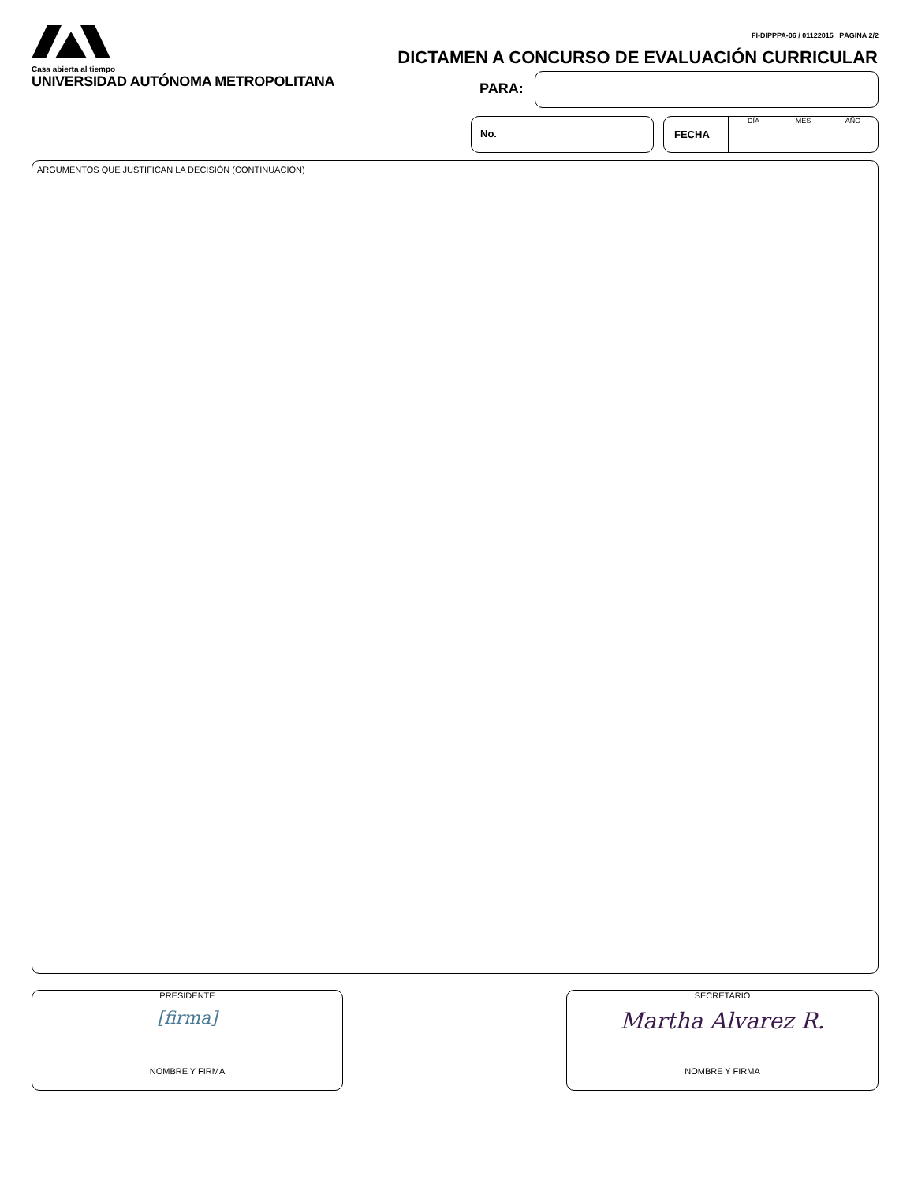Casa abierta al tiempo
UNIVERSIDAD AUTÓNOMA METROPOLITANA
FI-DIPPPA-06 / 01122015 PÁGINA 2/2
DICTAMEN A CONCURSO DE EVALUACIÓN CURRICULAR
PARA:
No.
FECHA
DÍA MES AÑO
ARGUMENTOS QUE JUSTIFICAN LA DECISIÓN (CONTINUACIÓN)
PRESIDENTE
[firma]
NOMBRE Y FIRMA
SECRETARIO
Martha Alvarez R.
NOMBRE Y FIRMA